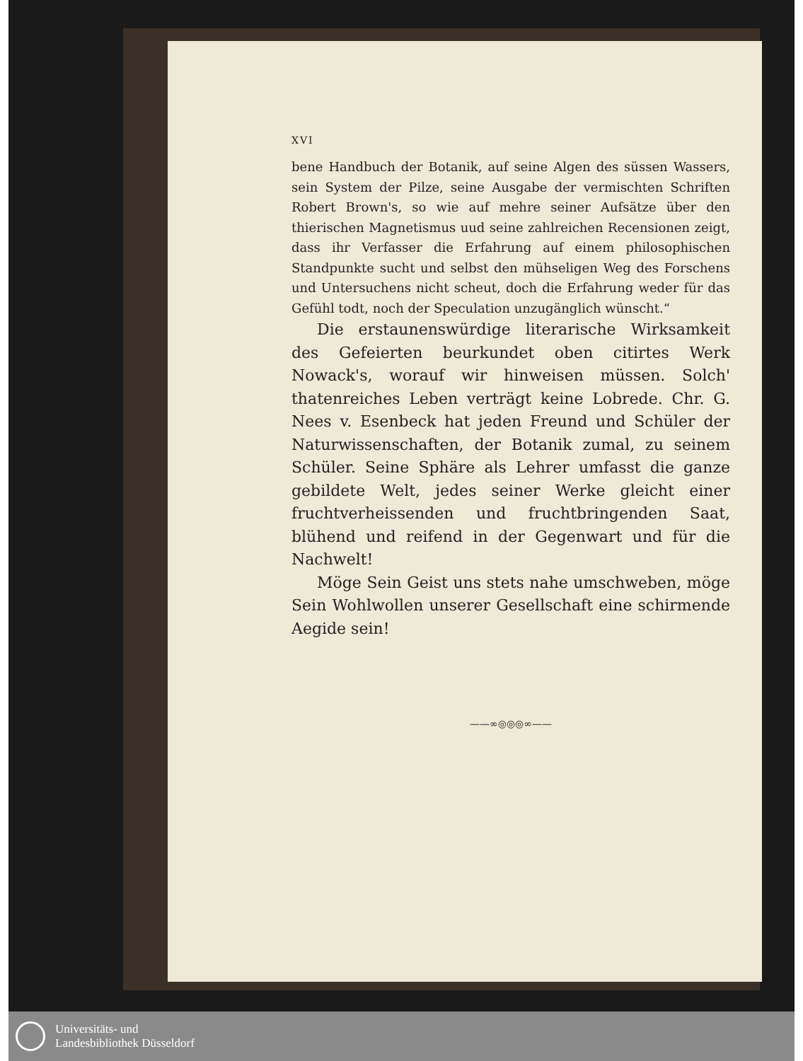XVI
bene Handbuch der Botanik, auf seine Algen des süssen Wassers, sein System der Pilze, seine Ausgabe der vermischten Schriften Robert Brown's, so wie auf mehre seiner Aufsätze über den thierischen Magnetismus uud seine zahlreichen Recensionen zeigt, dass ihr Verfasser die Erfahrung auf einem philosophischen Standpunkte sucht und selbst den mühseligen Weg des Forschens und Untersuchens nicht scheut, doch die Erfahrung weder für das Gefühl todt, noch der Speculation unzugänglich wünscht.“
Die erstaunenswürdige literarische Wirksamkeit des Gefeierten beurkundet oben citirtes Werk Nowack's, worauf wir hinweisen müssen. Solch' thatenreiches Leben verträgt keine Lobrede. Chr. G. Nees v. Esenbeck hat jeden Freund und Schüler der Naturwissenschaften, der Botanik zumal, zu seinem Schüler. Seine Sphäre als Lehrer umfasst die ganze gebildete Welt, jedes seiner Werke gleicht einer fruchtverheissenden und fruchtbringenden Saat, blühend und reifend in der Gegenwart und für die Nachwelt!
Möge Sein Geist uns stets nahe umschweben, möge Sein Wohlwollen unserer Gesellschaft eine schirmende Aegide sein!
——∞◎◎◎∞——
Universitäts- und
Landesbibliothek Düsseldorf